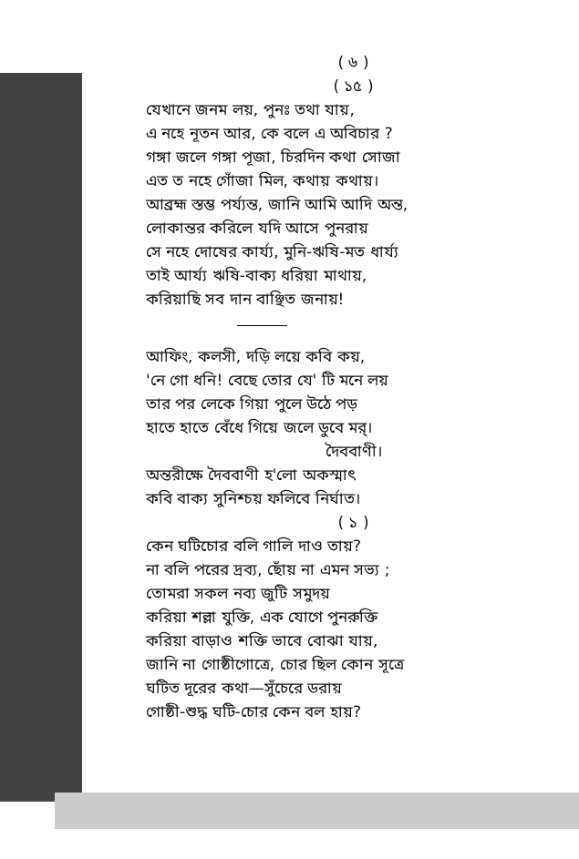( ৬ )
( ১৫ )
যেখানে জনম লয়, পুনঃ তথা যায়,
এ নহে নূতন আর, কে বলে এ অবিচার ?
গঙ্গা জলে গঙ্গা পূজা, চিরদিন কথা সোজা
এত ত নহে গোঁজা মিল, কথায় কথায়।
আব্রহ্ম স্তম্ভ পর্য্যন্ত, জানি আমি আদি অন্ত,
লোকান্তর করিলে যদি আসে পুনরায়
সে নহে দোষের কার্য্য, মুনি-ঋষি-মত ধার্য্য
তাই আর্য্য ঋষি-বাক্য ধরিয়া মাথায়,
করিয়াছি সব দান বাঞ্ছিত জনায়!
আফিং, কলসী, দড়ি লয়ে কবি কয়,
'নে গো ধনি! বেছে তোর যে' টি মনে লয়
তার পর লেকে গিয়া পুলে উঠে পড়
হাতে হাতে বেঁধে গিয়ে জলে ডুবে মর্।
দৈববাণী।
অন্তরীক্ষে দৈববাণী হ'লো অকস্মাৎ
কবি বাক্য সুনিশ্চয় ফলিবে নির্ঘাত।
( ১ )
কেন ঘটিচোর বলি গালি দাও তায়?
না বলি পরের দ্রব্য, ছোঁয় না এমন সভ্য ;
তোমরা সকল নব্য জুটি সমুদয়
করিয়া শল্লা যুক্তি, এক যোগে পুনরুক্তি
করিয়া বাড়াও শক্তি ভাবে বোঝা যায়,
জানি না গোষ্ঠীগোত্রে, চোর ছিল কোন সূত্রে
ঘটিত দূরের কথা—সুঁচেরে ডরায়
গোষ্ঠী-শুদ্ধ ঘটি-চোর কেন বল হায়?